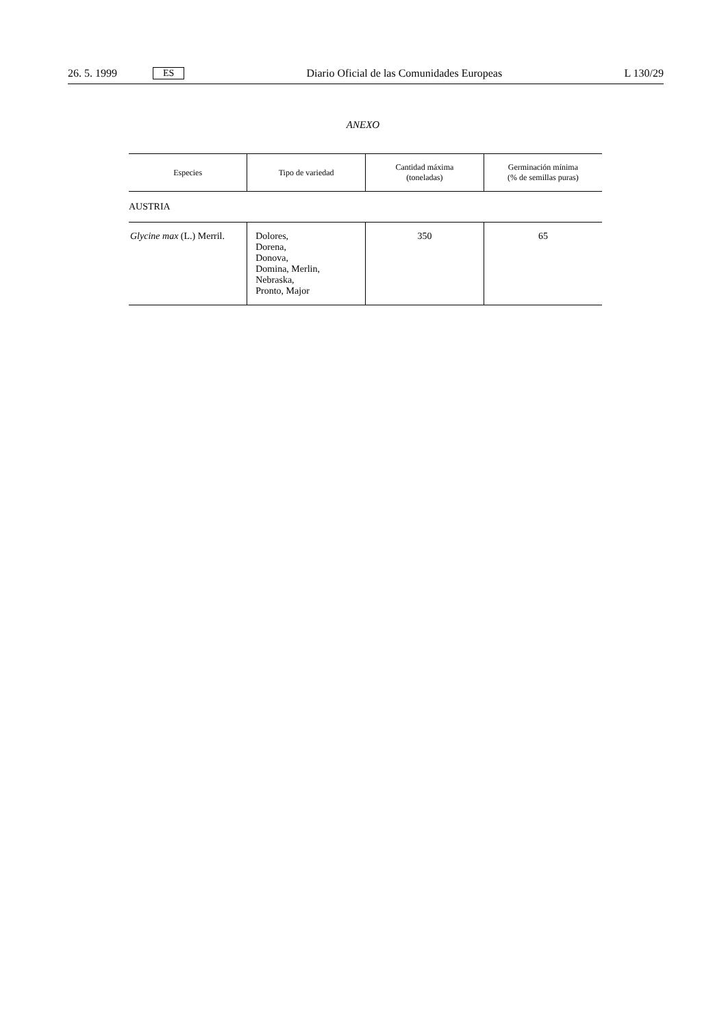26. 5. 1999 ES Diario Oficial de las Comunidades Europeas L 130/29
ANEXO
| Especies | Tipo de variedad | Cantidad máxima (toneladas) | Germinación mínima (% de semillas puras) |
| --- | --- | --- | --- |
| AUSTRIA | | | |
| Glycine max (L.) Merril. | Dolores, Dorena, Donova, Domina, Merlin, Nebraska, Pronto, Major | 350 | 65 |